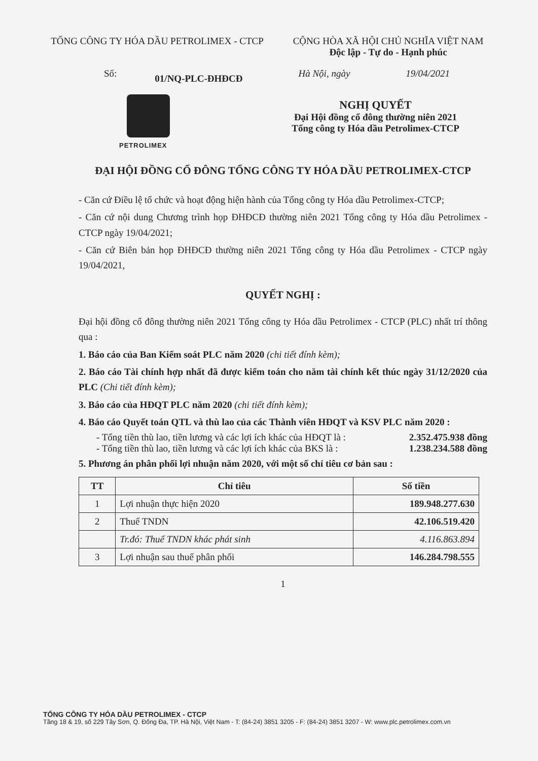TỔNG CÔNG TY HÓA DẦU PETROLIMEX - CTCP
CỘNG HÒA XÃ HỘI CHỦ NGHĨA VIỆT NAM
Độc lập - Tự do - Hạnh phúc
Số: 01/NQ-PLC-ĐHĐCĐ Hà Nội, ngày 19/04/2021
PETROLIMEX
NGHỊ QUYẾT
Đại Hội đồng cổ đông thường niên 2021
Tổng công ty Hóa dầu Petrolimex-CTCP
ĐẠI HỘI ĐỒNG CỔ ĐÔNG TỔNG CÔNG TY HÓA DẦU PETROLIMEX-CTCP
- Căn cứ Điều lệ tổ chức và hoạt động hiện hành của Tổng công ty Hóa dầu Petrolimex-CTCP;
- Căn cứ nội dung Chương trình họp ĐHĐCĐ thường niên 2021 Tổng công ty Hóa dầu Petrolimex - CTCP ngày 19/04/2021;
- Căn cứ Biên bản họp ĐHĐCĐ thường niên 2021 Tổng công ty Hóa dầu Petrolimex - CTCP ngày 19/04/2021,
QUYẾT NGHỊ :
Đại hội đồng cổ đông thường niên 2021 Tổng công ty Hóa dầu Petrolimex - CTCP (PLC) nhất trí thông qua :
1. Báo cáo của Ban Kiểm soát PLC năm 2020 (chi tiết đính kèm);
2. Báo cáo Tài chính hợp nhất đã được kiểm toán cho năm tài chính kết thúc ngày 31/12/2020 của PLC (Chi tiết đính kèm);
3. Báo cáo của HĐQT PLC năm 2020 (chi tiết đính kèm);
4. Báo cáo Quyết toán QTL và thù lao của các Thành viên HĐQT và KSV PLC năm 2020 :
- Tổng tiền thù lao, tiền lương và các lợi ích khác của HĐQT là : 2.352.475.938 đồng
- Tổng tiền thù lao, tiền lương và các lợi ích khác của BKS là : 1.238.234.588 đồng
5. Phương án phân phối lợi nhuận năm 2020, với một số chỉ tiêu cơ bản sau :
| TT | Chỉ tiêu | Số tiền |
| --- | --- | --- |
| 1 | Lợi nhuận thực hiện 2020 | 189.948.277.630 |
| 2 | Thuế TNDN | 42.106.519.420 |
| | Tr.đó: Thuế TNDN khác phát sinh | 4.116.863.894 |
| 3 | Lợi nhuận sau thuế phân phối | 146.284.798.555 |
1
TỔNG CÔNG TY HÓA DẦU PETROLIMEX - CTCP
Tầng 18 & 19, số 229 Tây Sơn, Q. Đống Đa, TP. Hà Nội, Việt Nam - T: (84-24) 3851 3205 - F: (84-24) 3851 3207 - W: www.plc.petrolimex.com.vn